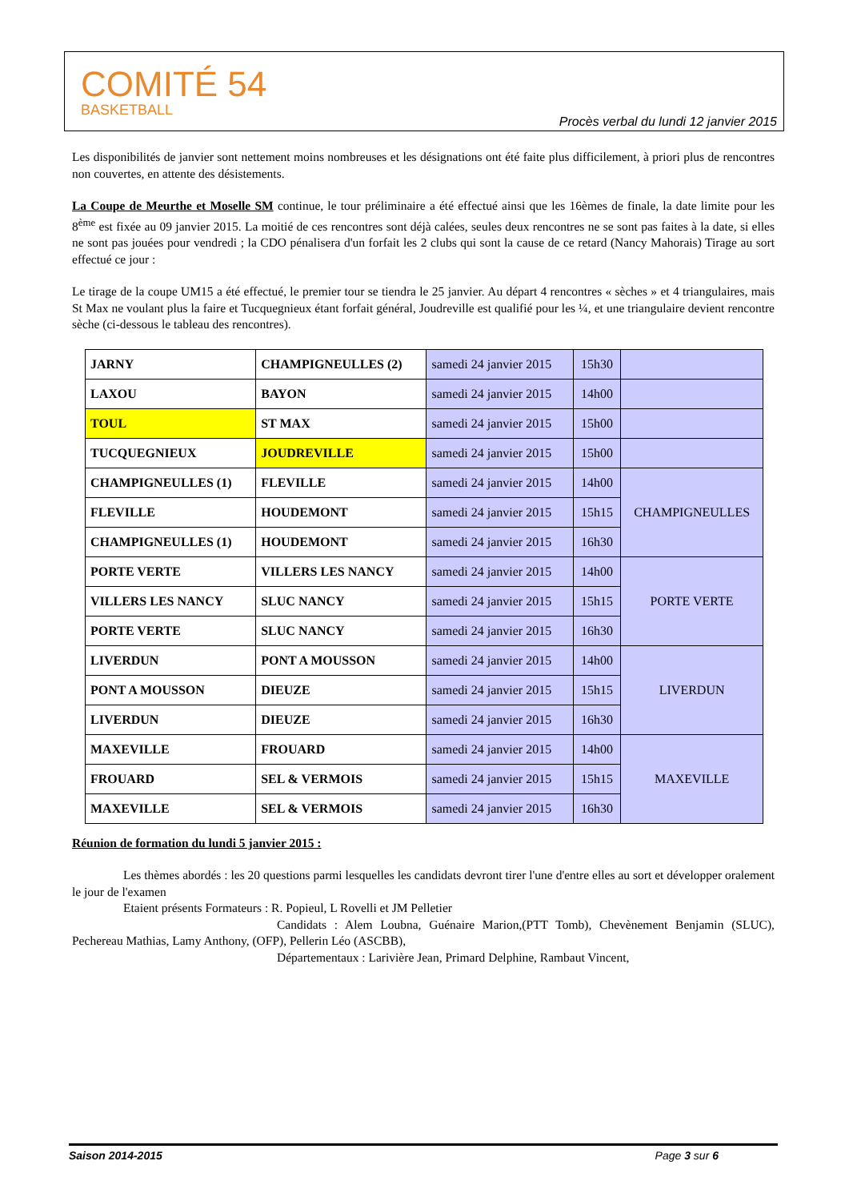COMITÉ 54
BASKETBALL
Procès verbal du lundi 12 janvier 2015
Les disponibilités de janvier sont nettement moins nombreuses et les désignations ont été faite plus difficilement, à priori plus de rencontres non couvertes, en attente des désistements.
La Coupe de Meurthe et Moselle SM continue, le tour préliminaire a été effectué ainsi que les 16èmes de finale, la date limite pour les 8<sup>ème</sup> est fixée au 09 janvier 2015. La moitié de ces rencontres sont déjà calées, seules deux rencontres ne se sont pas faites à la date, si elles ne sont pas jouées pour vendredi ; la CDO pénalisera d'un forfait les 2 clubs qui sont la cause de ce retard (Nancy Mahorais) Tirage au sort effectué ce jour :
Le tirage de la coupe UM15 a été effectué, le premier tour se tiendra le 25 janvier. Au départ 4 rencontres « sèches » et 4 triangulaires, mais St Max ne voulant plus la faire et Tucquegnieux étant forfait général, Joudreville est qualifié pour les ¼, et une triangulaire devient rencontre sèche (ci-dessous le tableau des rencontres).
| JARNY | CHAMPIGNEULLES (2) | samedi 24 janvier 2015 | 15h30 | |
| LAXOU | BAYON | samedi 24 janvier 2015 | 14h00 | |
| TOUL | ST MAX | samedi 24 janvier 2015 | 15h00 | |
| TUCQUEGNIEUX | JOUDREVILLE | samedi 24 janvier 2015 | 15h00 | |
| CHAMPIGNEULLES (1) | FLEVILLE | samedi 24 janvier 2015 | 14h00 | CHAMPIGNEULLES |
| FLEVILLE | HOUDEMONT | samedi 24 janvier 2015 | 15h15 | |
| CHAMPIGNEULLES (1) | HOUDEMONT | samedi 24 janvier 2015 | 16h30 | |
| PORTE VERTE | VILLERS LES NANCY | samedi 24 janvier 2015 | 14h00 | PORTE VERTE |
| VILLERS LES NANCY | SLUC NANCY | samedi 24 janvier 2015 | 15h15 | |
| PORTE VERTE | SLUC NANCY | samedi 24 janvier 2015 | 16h30 | |
| LIVERDUN | PONT A MOUSSON | samedi 24 janvier 2015 | 14h00 | LIVERDUN |
| PONT A MOUSSON | DIEUZE | samedi 24 janvier 2015 | 15h15 | |
| LIVERDUN | DIEUZE | samedi 24 janvier 2015 | 16h30 | |
| MAXEVILLE | FROUARD | samedi 24 janvier 2015 | 14h00 | MAXEVILLE |
| FROUARD | SEL & VERMOIS | samedi 24 janvier 2015 | 15h15 | |
| MAXEVILLE | SEL & VERMOIS | samedi 24 janvier 2015 | 16h30 | |
Réunion de formation du lundi 5 janvier 2015 :
Les thèmes abordés : les 20 questions parmi lesquelles les candidats devront tirer l'une d'entre elles au sort et développer oralement le jour de l'examen
Etaient présents Formateurs : R. Popieul, L Rovelli et JM Pelletier
Candidats : Alem Loubna, Guénaire Marion,(PTT Tomb), Chevènement Benjamin (SLUC), Pechereau Mathias, Lamy Anthony, (OFP), Pellerin Léo (ASCBB),
Départementaux : Larivière Jean, Primard Delphine, Rambaut Vincent,
Saison 2014-2015 Page 3 sur 6